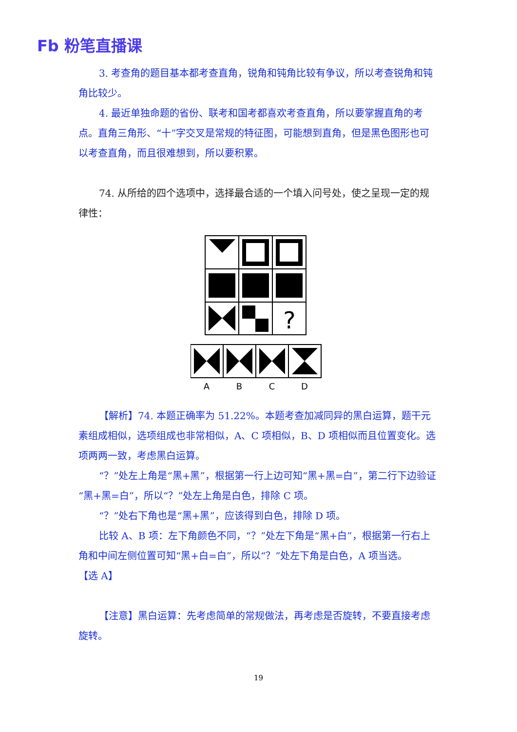Fb 粉笔直播课
3. 考查角的题目基本都考查直角，锐角和钝角比较有争议，所以考查锐角和钝角比较少。
4. 最近单独命题的省份、联考和国考都喜欢考查直角，所以要掌握直角的考点。直角三角形、“十”字交叉是常规的特征图，可能想到直角，但是黑色图形也可以考查直角，而且很难想到，所以要积累。
74. 从所给的四个选项中，选择最合适的一个填入问号处，使之呈现一定的规律性：
?
A
B
C
D
【解析】74. 本题正确率为 51.22%。本题考查加减同异的黑白运算，题干元素组成相似，选项组成也非常相似，A、C 项相似，B、D 项相似而且位置变化。选项两两一致，考虑黑白运算。
“？”处左上角是“黑+黑”，根据第一行上边可知“黑+黑=白”，第二行下边验证“黑+黑=白”，所以“？”处左上角是白色，排除 C 项。
“？”处右下角也是“黑+黑”，应该得到白色，排除 D 项。
比较 A、B 项：左下角颜色不同，“？”处左下角是“黑+白”，根据第一行右上角和中间左侧位置可知“黑+白=白”，所以“？”处左下角是白色，A 项当选。
【选 A】
【注意】黑白运算：先考虑简单的常规做法，再考虑是否旋转，不要直接考虑旋转。
19